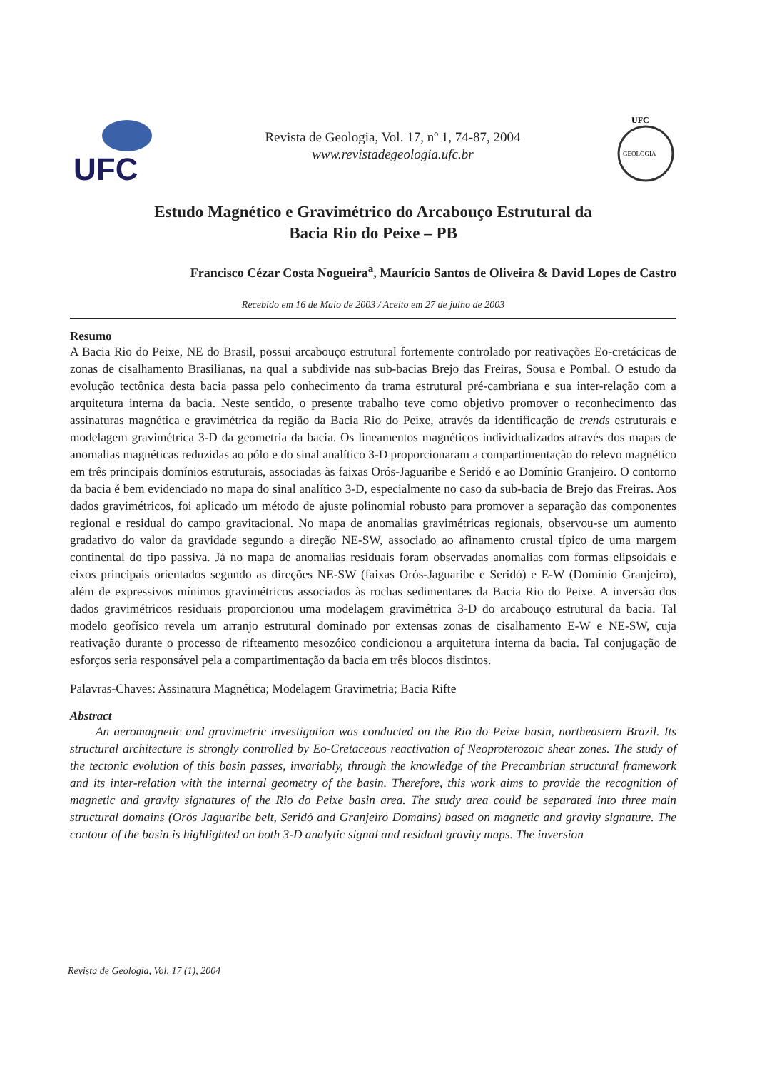UFC
Revista de Geologia, Vol. 17, nº 1, 74-87, 2004
www.revistadegeologia.ufc.br
UFC
GEOLOGIA
Estudo Magnético e Gravimétrico do Arcabouço Estrutural da
Bacia Rio do Peixe – PB
Francisco Cézar Costa Nogueira<sup>a</sup>, Maurício Santos de Oliveira & David Lopes de Castro
Recebido em 16 de Maio de 2003 / Aceito em 27 de julho de 2003
Resumo
A Bacia Rio do Peixe, NE do Brasil, possui arcabouço estrutural fortemente controlado por reativações Eo-cretácicas de zonas de cisalhamento Brasilianas, na qual a subdivide nas sub-bacias Brejo das Freiras, Sousa e Pombal. O estudo da evolução tectônica desta bacia passa pelo conhecimento da trama estrutural pré-cambriana e sua inter-relação com a arquitetura interna da bacia. Neste sentido, o presente trabalho teve como objetivo promover o reconhecimento das assinaturas magnética e gravimétrica da região da Bacia Rio do Peixe, através da identificação de trends estruturais e modelagem gravimétrica 3-D da geometria da bacia. Os lineamentos magnéticos individualizados através dos mapas de anomalias magnéticas reduzidas ao pólo e do sinal analítico 3-D proporcionaram a compartimentação do relevo magnético em três principais domínios estruturais, associadas às faixas Orós-Jaguaribe e Seridó e ao Domínio Granjeiro. O contorno da bacia é bem evidenciado no mapa do sinal analítico 3-D, especialmente no caso da sub-bacia de Brejo das Freiras. Aos dados gravimétricos, foi aplicado um método de ajuste polinomial robusto para promover a separação das componentes regional e residual do campo gravitacional. No mapa de anomalias gravimétricas regionais, observou-se um aumento gradativo do valor da gravidade segundo a direção NE-SW, associado ao afinamento crustal típico de uma margem continental do tipo passiva. Já no mapa de anomalias residuais foram observadas anomalias com formas elipsoidais e eixos principais orientados segundo as direções NE-SW (faixas Orós-Jaguaribe e Seridó) e E-W (Domínio Granjeiro), além de expressivos mínimos gravimétricos associados às rochas sedimentares da Bacia Rio do Peixe. A inversão dos dados gravimétricos residuais proporcionou uma modelagem gravimétrica 3-D do arcabouço estrutural da bacia. Tal modelo geofísico revela um arranjo estrutural dominado por extensas zonas de cisalhamento E-W e NE-SW, cuja reativação durante o processo de rifteamento mesozóico condicionou a arquitetura interna da bacia. Tal conjugação de esforços seria responsável pela a compartimentação da bacia em três blocos distintos.
Palavras-Chaves: Assinatura Magnética; Modelagem Gravimetria; Bacia Rifte
Abstract
An aeromagnetic and gravimetric investigation was conducted on the Rio do Peixe basin, northeastern Brazil. Its structural architecture is strongly controlled by Eo-Cretaceous reactivation of Neoproterozoic shear zones. The study of the tectonic evolution of this basin passes, invariably, through the knowledge of the Precambrian structural framework and its inter-relation with the internal geometry of the basin. Therefore, this work aims to provide the recognition of magnetic and gravity signatures of the Rio do Peixe basin area. The study area could be separated into three main structural domains (Orós Jaguaribe belt, Seridó and Granjeiro Domains) based on magnetic and gravity signature. The contour of the basin is highlighted on both 3-D analytic signal and residual gravity maps. The inversion
Revista de Geologia, Vol. 17 (1), 2004